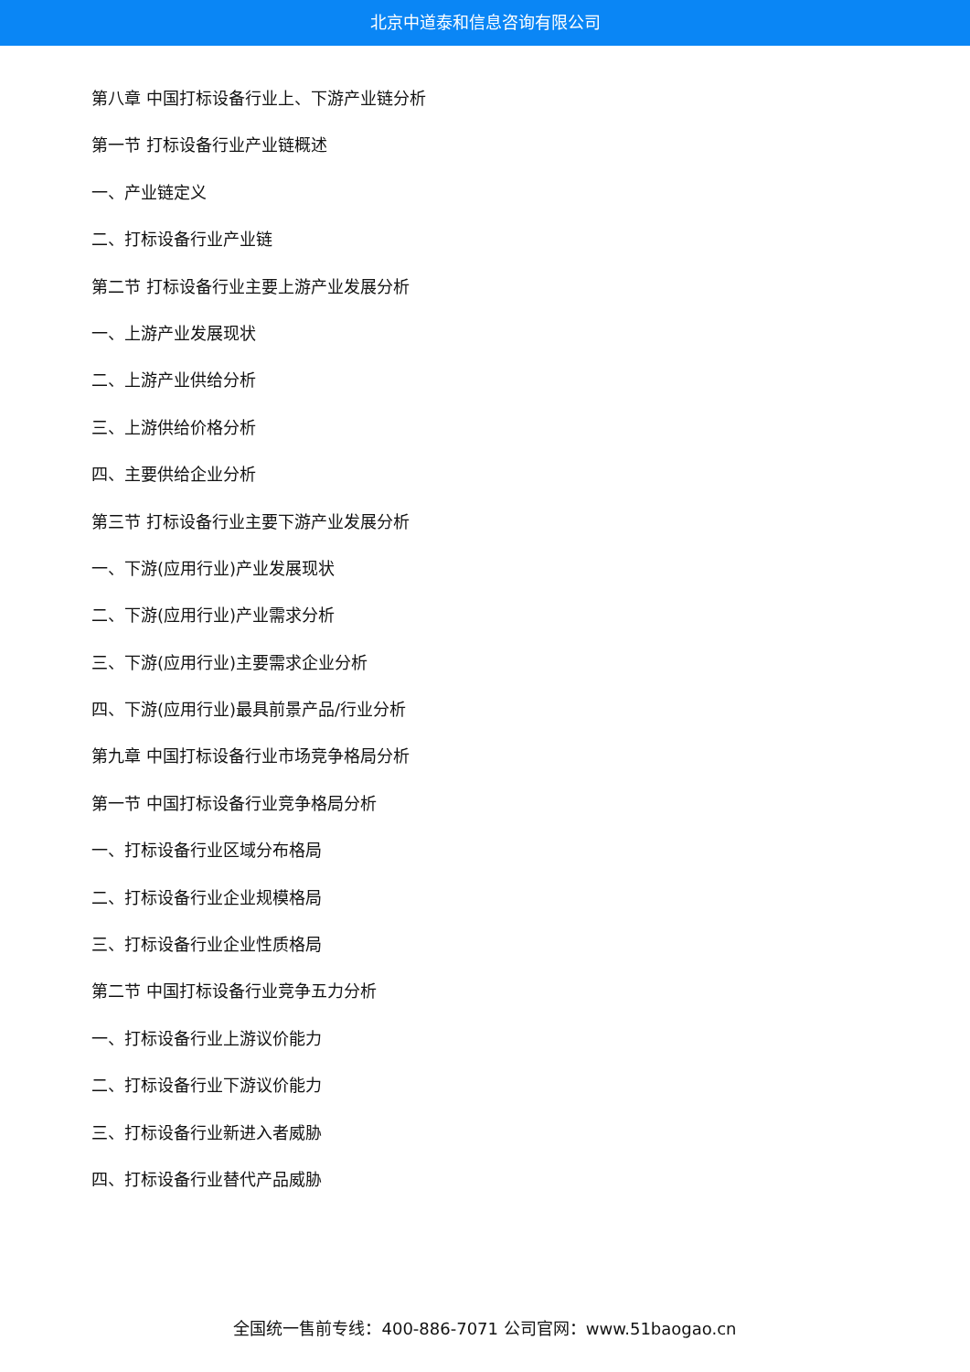北京中道泰和信息咨询有限公司
第八章 中国打标设备行业上、下游产业链分析
第一节 打标设备行业产业链概述
一、产业链定义
二、打标设备行业产业链
第二节 打标设备行业主要上游产业发展分析
一、上游产业发展现状
二、上游产业供给分析
三、上游供给价格分析
四、主要供给企业分析
第三节 打标设备行业主要下游产业发展分析
一、下游(应用行业)产业发展现状
二、下游(应用行业)产业需求分析
三、下游(应用行业)主要需求企业分析
四、下游(应用行业)最具前景产品/行业分析
第九章 中国打标设备行业市场竞争格局分析
第一节 中国打标设备行业竞争格局分析
一、打标设备行业区域分布格局
二、打标设备行业企业规模格局
三、打标设备行业企业性质格局
第二节 中国打标设备行业竞争五力分析
一、打标设备行业上游议价能力
二、打标设备行业下游议价能力
三、打标设备行业新进入者威胁
四、打标设备行业替代产品威胁
全国统一售前专线：400-886-7071 公司官网：www.51baogao.cn